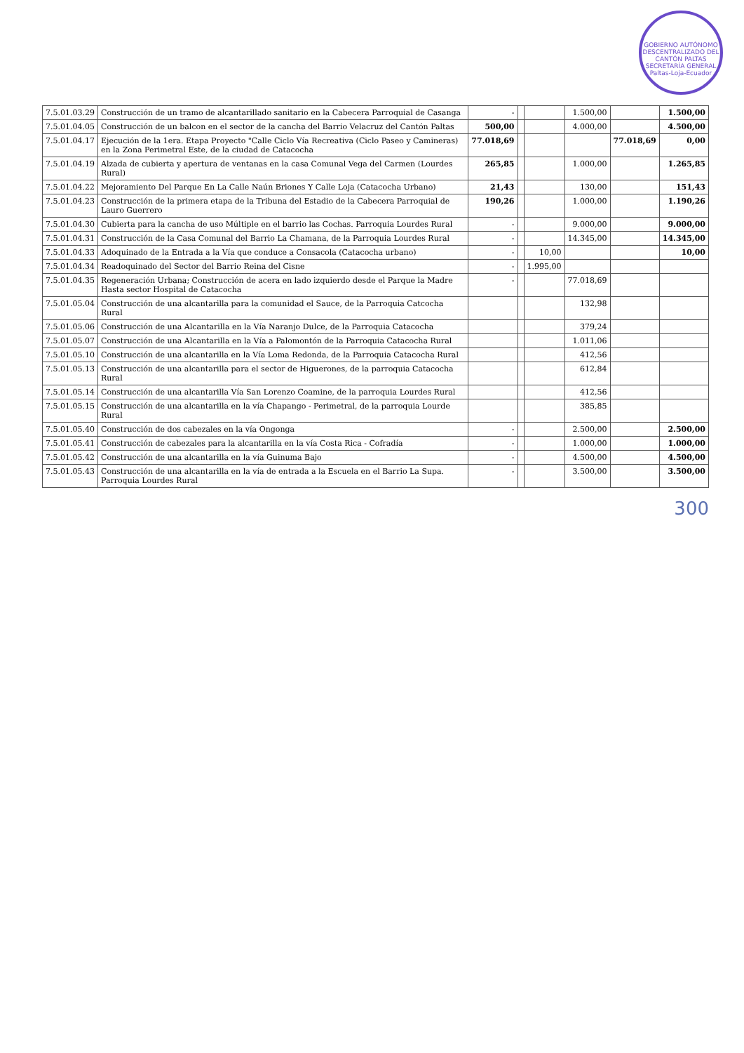GOBIERNO AUTÓNOMO DESCENTRALIZADO DEL CANTÓN PALTAS
SECRETARÍA GENERAL
Paltas-Loja-Ecuador
| 7.5.01.03.29 | Construcción de un tramo de alcantarillado sanitario en la Cabecera Parroquial de Casanga | - | | | 1.500,00 | | 1.500,00 |
| 7.5.01.04.05 | Construcción de un balcon en el sector de la cancha del Barrio Velacruz del Cantón Paltas | 500,00 | | | 4.000,00 | | 4.500,00 |
| 7.5.01.04.17 | Ejecución de la 1era. Etapa Proyecto "Calle Ciclo Vía Recreativa (Ciclo Paseo y Camineras) en la Zona Perimetral Este, de la ciudad de Catacocha | 77.018,69 | | | | 77.018,69 | 0,00 |
| 7.5.01.04.19 | Alzada de cubierta y apertura de ventanas en la casa Comunal Vega del Carmen (Lourdes Rural) | 265,85 | | | 1.000,00 | | 1.265,85 |
| 7.5.01.04.22 | Mejoramiento Del Parque En La Calle Naún Briones Y Calle Loja (Catacocha Urbano) | 21,43 | | | 130,00 | | 151,43 |
| 7.5.01.04.23 | Construcción de la primera etapa de la Tribuna del Estadio de la Cabecera Parroquial de Lauro Guerrero | 190,26 | | | 1.000,00 | | 1.190,26 |
| 7.5.01.04.30 | Cubierta para la cancha de uso Múltiple en el barrio las Cochas. Parroquia Lourdes Rural | - | | | 9.000,00 | | 9.000,00 |
| 7.5.01.04.31 | Construcción de la Casa Comunal del Barrio La Chamana, de la Parroquia Lourdes Rural | - | | | 14.345,00 | | 14.345,00 |
| 7.5.01.04.33 | Adoquinado de la Entrada a la Vía que conduce a Consacola (Catacocha urbano) | - | | 10,00 | | | 10,00 |
| 7.5.01.04.34 | Readoquinado del Sector del Barrio Reina del Cisne | - | | 1.995,00 | | | |
| 7.5.01.04.35 | Regeneración Urbana; Construcción de acera en lado izquierdo desde el Parque la Madre Hasta sector Hospital de Catacocha | - | | | 77.018,69 | | |
| 7.5.01.05.04 | Construcción de una alcantarilla para la comunidad el Sauce, de la Parroquia Catcocha Rural | | | | 132,98 | | |
| 7.5.01.05.06 | Construcción de una Alcantarilla en la Vía Naranjo Dulce, de la Parroquia Catacocha | | | | 379,24 | | |
| 7.5.01.05.07 | Construcción de una Alcantarilla en la Vía a Palomontón de la Parroquia Catacocha Rural | | | | 1.011,06 | | |
| 7.5.01.05.10 | Construcción de una alcantarilla en la Vía Loma Redonda, de la Parroquia Catacocha Rural | | | | 412,56 | | |
| 7.5.01.05.13 | Construcción de una alcantarilla para el sector de Higuerones, de la parroquia Catacocha Rural | | | | 612,84 | | |
| 7.5.01.05.14 | Construcción de una alcantarilla Vía San Lorenzo Coamine, de la parroquia Lourdes Rural | | | | 412,56 | | |
| 7.5.01.05.15 | Construcción de una alcantarilla en la vía Chapango - Perimetral, de la parroquia Lourde Rural | | | | 385,85 | | |
| 7.5.01.05.40 | Construcción de dos cabezales en la vía Ongonga | - | | | 2.500,00 | | 2.500,00 |
| 7.5.01.05.41 | Construcción de cabezales para la alcantarilla en la vía Costa Rica - Cofradía | - | | | 1.000,00 | | 1.000,00 |
| 7.5.01.05.42 | Construcción de una alcantarilla en la vía Guinuma Bajo | - | | | 4.500,00 | | 4.500,00 |
| 7.5.01.05.43 | Construcción de una alcantarilla en la vía de entrada a la Escuela en el Barrio La Supa. Parroquia Lourdes Rural | - | | | 3.500,00 | | 3.500,00 |
300